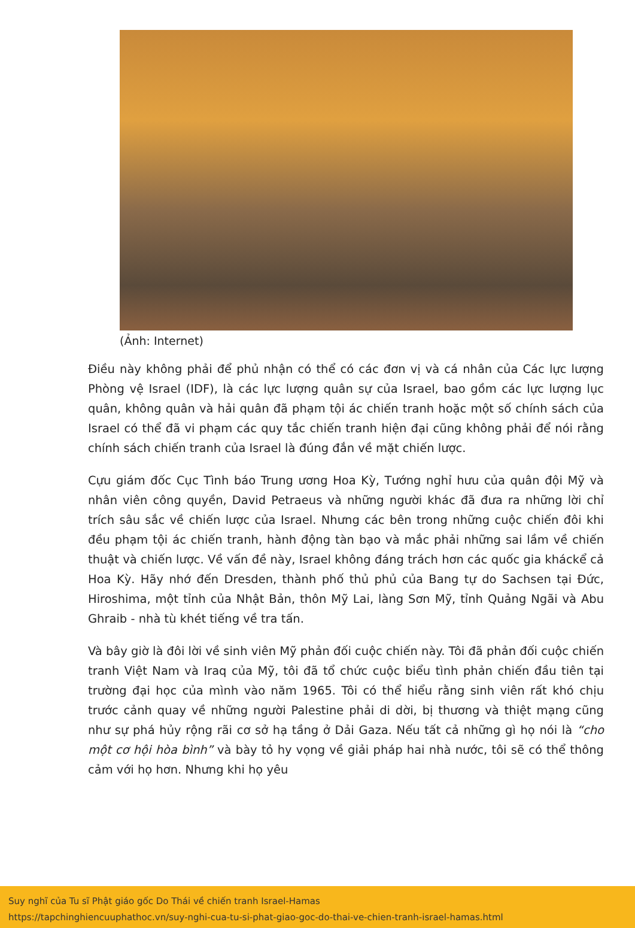(Ảnh: Internet)
Điều này không phải để phủ nhận có thể có các đơn vị và cá nhân của Các lực lượng Phòng vệ Israel (IDF), là các lực lượng quân sự của Israel, bao gồm các lực lượng lục quân, không quân và hải quân đã phạm tội ác chiến tranh hoặc một số chính sách của Israel có thể đã vi phạm các quy tắc chiến tranh hiện đại cũng không phải để nói rằng chính sách chiến tranh của Israel là đúng đắn về mặt chiến lược.
Cựu giám đốc Cục Tình báo Trung ương Hoa Kỳ, Tướng nghỉ hưu của quân đội Mỹ và nhân viên công quyền, David Petraeus và những người khác đã đưa ra những lời chỉ trích sâu sắc về chiến lược của Israel. Nhưng các bên trong những cuộc chiến đôi khi đều phạm tội ác chiến tranh, hành động tàn bạo và mắc phải những sai lầm về chiến thuật và chiến lược. Về vấn đề này, Israel không đáng trách hơn các quốc gia kháckể cả Hoa Kỳ. Hãy nhớ đến Dresden, thành phố thủ phủ của Bang tự do Sachsen tại Đức, Hiroshima, một tỉnh của Nhật Bản, thôn Mỹ Lai, làng Sơn Mỹ, tỉnh Quảng Ngãi và Abu Ghraib - nhà tù khét tiếng về tra tấn.
Và bây giờ là đôi lời về sinh viên Mỹ phản đối cuộc chiến này. Tôi đã phản đối cuộc chiến tranh Việt Nam và Iraq của Mỹ, tôi đã tổ chức cuộc biểu tình phản chiến đầu tiên tại trường đại học của mình vào năm 1965. Tôi có thể hiểu rằng sinh viên rất khó chịu trước cảnh quay về những người Palestine phải di dời, bị thương và thiệt mạng cũng như sự phá hủy rộng rãi cơ sở hạ tầng ở Dải Gaza. Nếu tất cả những gì họ nói là “cho một cơ hội hòa bình” và bày tỏ hy vọng về giải pháp hai nhà nước, tôi sẽ có thể thông cảm với họ hơn. Nhưng khi họ yêu
Suy nghĩ của Tu sĩ Phật giáo gốc Do Thái về chiến tranh Israel-Hamas
https://tapchinghiencuuphathoc.vn/suy-nghi-cua-tu-si-phat-giao-goc-do-thai-ve-chien-tranh-israel-hamas.html